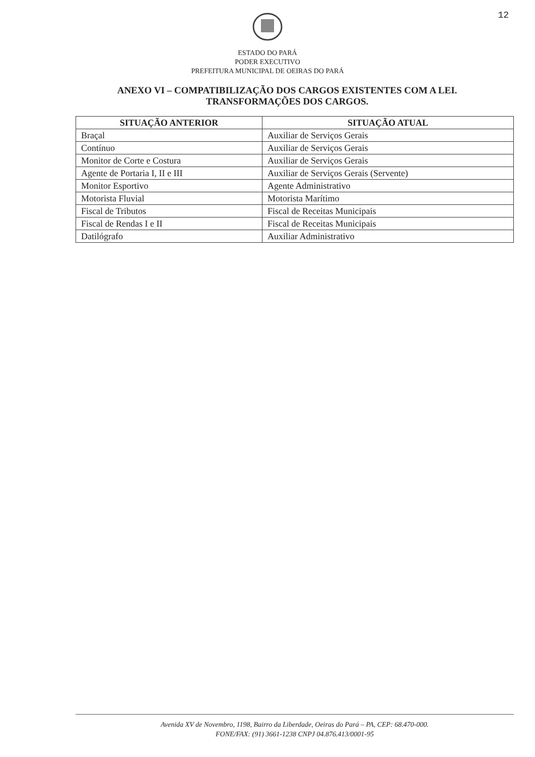12
ESTADO DO PARÁ
PODER EXECUTIVO
PREFEITURA MUNICIPAL DE OEIRAS DO PARÁ
ANEXO VI – COMPATIBILIZAÇÃO DOS CARGOS EXISTENTES COM A LEI. TRANSFORMAÇÕES DOS CARGOS.
| SITUAÇÃO ANTERIOR | SITUAÇÃO ATUAL |
| --- | --- |
| Braçal | Auxiliar de Serviços Gerais |
| Contínuo | Auxiliar de Serviços Gerais |
| Monitor de Corte e Costura | Auxiliar de Serviços Gerais |
| Agente de Portaria I, II e III | Auxiliar de Serviços Gerais (Servente) |
| Monitor Esportivo | Agente Administrativo |
| Motorista Fluvial | Motorista Marítimo |
| Fiscal de Tributos | Fiscal de Receitas Municipais |
| Fiscal de Rendas I e II | Fiscal de Receitas Municipais |
| Datilógrafo | Auxiliar Administrativo |
Avenida XV de Novembro, 1198, Bairro da Liberdade, Oeiras do Pará – PA, CEP: 68.470-000.
FONE/FAX: (91) 3661-1238 CNPJ 04.876.413/0001-95